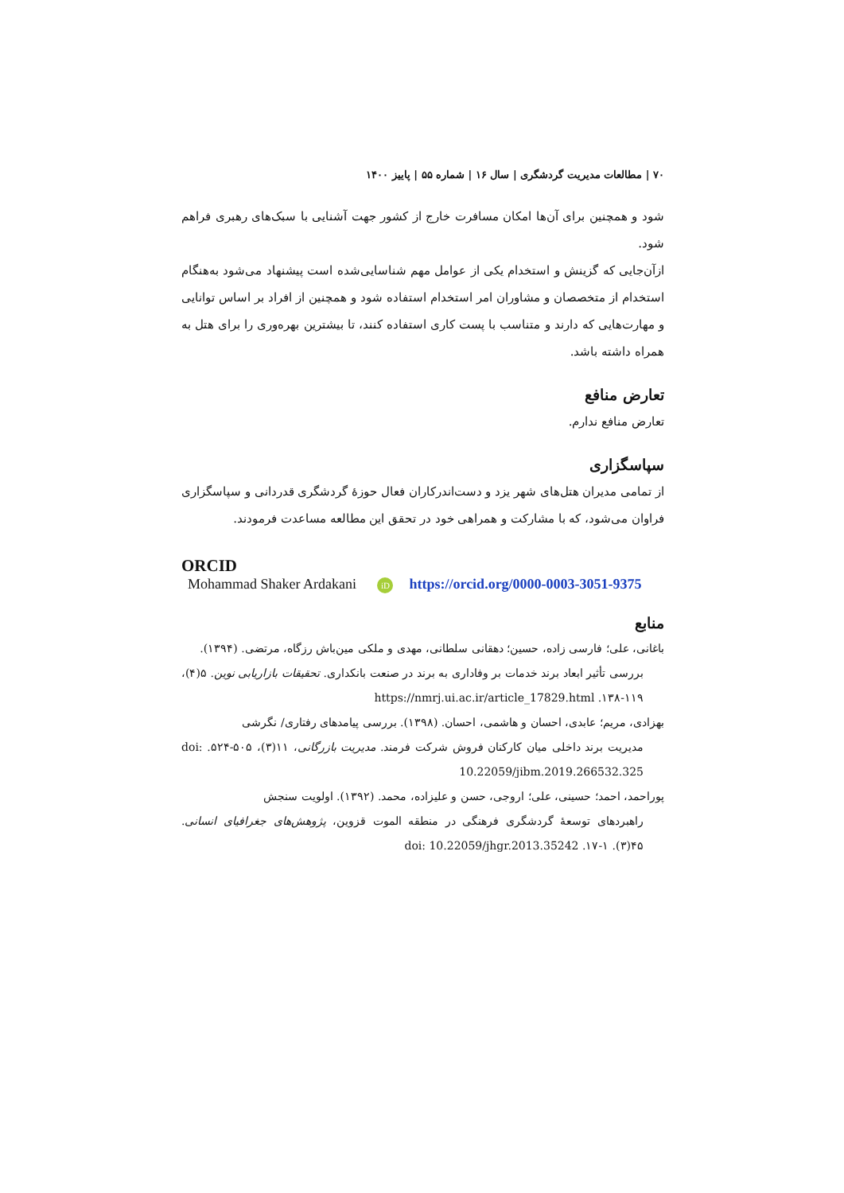۷۰ | مطالعات مدیریت گردشگری | سال ۱۶ | شماره ۵۵ | پاییز ۱۴۰۰
شود و همچنین برای آن‌ها امکان مسافرت خارج از کشور جهت آشنایی با سبک‌های رهبری فراهم شود.
ازآن‌جایی که گزینش و استخدام یکی از عوامل مهم شناسایی‌شده است پیشنهاد می‌شود به‌هنگام استخدام از متخصصان و مشاوران امر استخدام استفاده شود و همچنین از افراد بر اساس توانایی و مهارت‌هایی که دارند و متناسب با پست کاری استفاده کنند، تا بیشترین بهره‌وری را برای هتل به همراه داشته باشد.
تعارض منافع
تعارض منافع ندارم.
سپاسگزاری
از تمامی مدیران هتل‌های شهر یزد و دست‌اندرکاران فعال حوزهٔ گردشگری قدردانی و سپاسگزاری فراوان می‌شود، که با مشارکت و همراهی خود در تحقق این مطالعه مساعدت فرمودند.
ORCID
Mohammad Shaker Ardakani iD https://orcid.org/0000-0003-3051-9375
منابع
باغانی، علی؛ فارسی زاده، حسین؛ دهقانی سلطانی، مهدی و ملکی مین‌باش رزگاه، مرتضی. (۱۳۹۴).
بررسی تأثیر ابعاد برند خدمات بر وفاداری به برند در صنعت بانکداری. تحقیقات بازاریابی نوین. ۵(۴)، ۱۱۹-۱۳۸. https://nmrj.ui.ac.ir/article_17829.html
بهزادی، مریم؛ عابدی، احسان و هاشمی، احسان. (۱۳۹۸). بررسی پیامدهای رفتاری/ نگرشی
مدیریت برند داخلی میان کارکنان فروش شرکت فرمند. مدیریت بازرگانی، ۱۱(۳)، ۵۰۵-۵۲۴. doi: 10.22059/jibm.2019.266532.325
پوراحمد، احمد؛ حسینی، علی؛ اروجی، حسن و علیزاده، محمد. (۱۳۹۲). اولویت سنجش
راهبردهای توسعهٔ گردشگری فرهنگی در منطقه الموت قزوین، پژوهش‌های جغرافیای انسانی. ۴۵(۳). ۱-۱۷. doi: 10.22059/jhgr.2013.35242